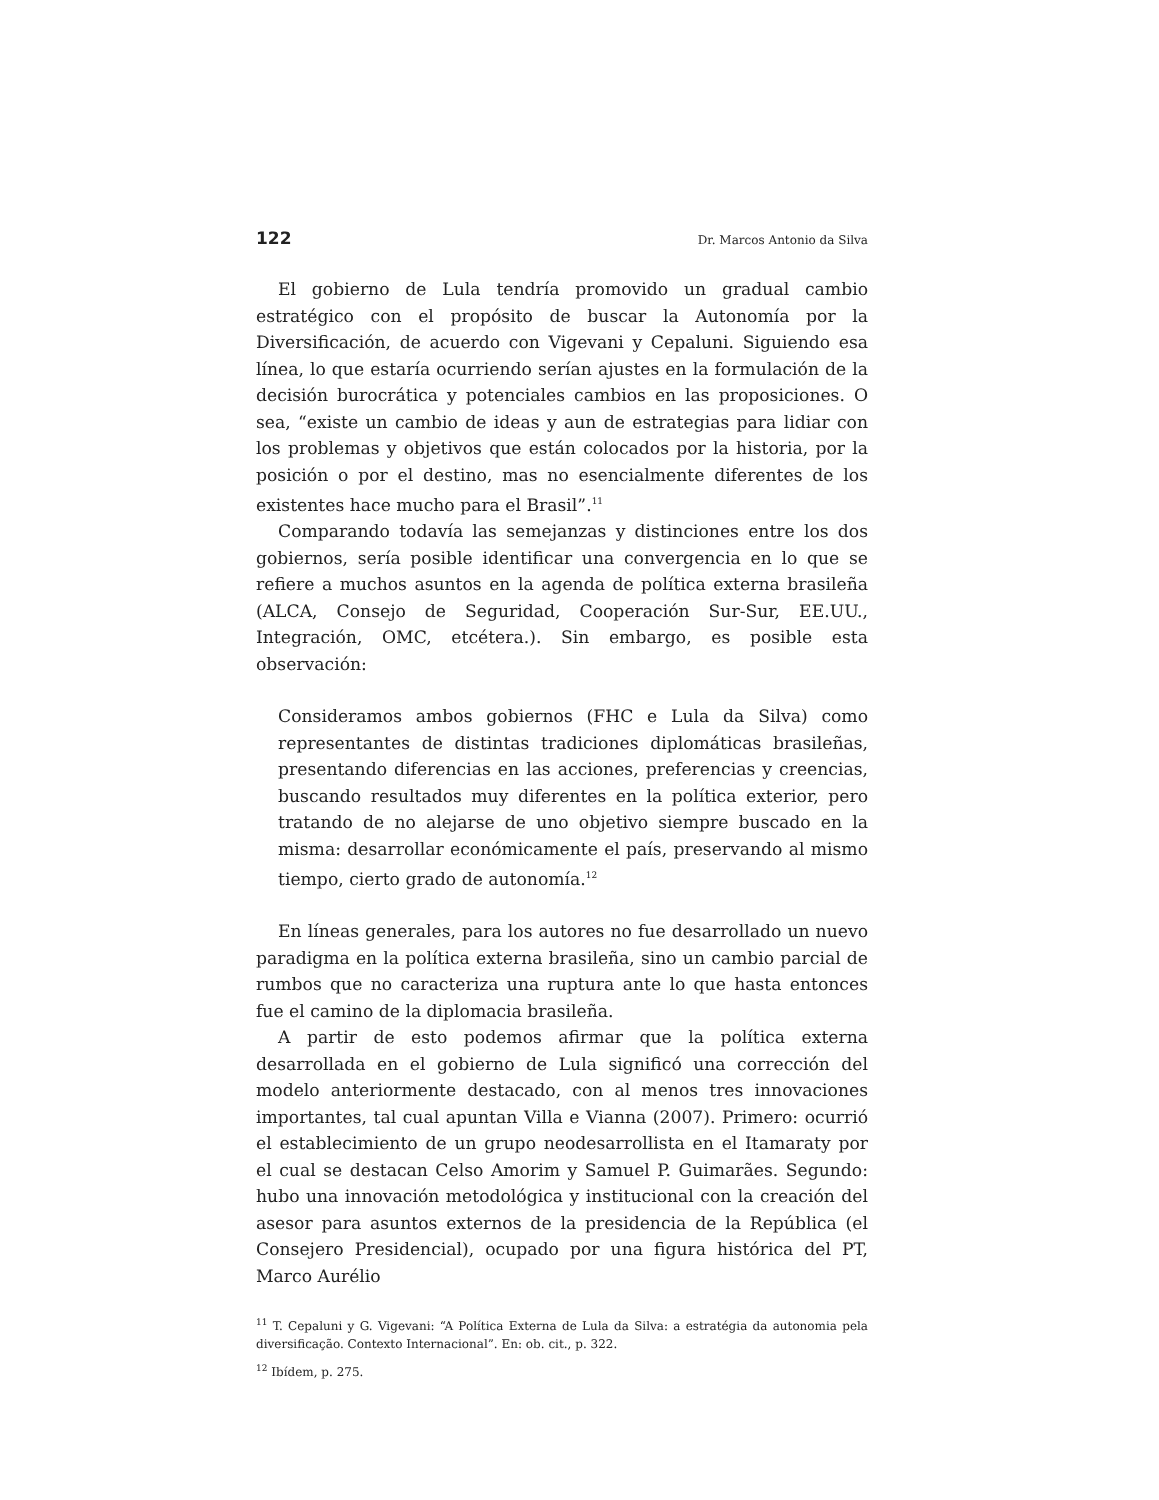122 Dr. Marcos Antonio da Silva
El gobierno de Lula tendría promovido un gradual cambio estratégico con el propósito de buscar la Autonomía por la Diversificación, de acuerdo con Vigevani y Cepaluni. Siguiendo esa línea, lo que estaría ocurriendo serían ajustes en la formulación de la decisión burocrática y potenciales cambios en las proposiciones. O sea, “existe un cambio de ideas y aun de estrategias para lidiar con los problemas y objetivos que están colocados por la historia, por la posición o por el destino, mas no esencialmente diferentes de los existentes hace mucho para el Brasil”.<sup>11</sup>
Comparando todavía las semejanzas y distinciones entre los dos gobiernos, sería posible identificar una convergencia en lo que se refiere a muchos asuntos en la agenda de política externa brasileña (ALCA, Consejo de Seguridad, Cooperación Sur-Sur, EE.UU., Integración, OMC, etcétera.). Sin embargo, es posible esta observación:
Consideramos ambos gobiernos (FHC e Lula da Silva) como representantes de distintas tradiciones diplomáticas brasileñas, presentando diferencias en las acciones, preferencias y creencias, buscando resultados muy diferentes en la política exterior, pero tratando de no alejarse de uno objetivo siempre buscado en la misma: desarrollar económicamente el país, preservando al mismo tiempo, cierto grado de autonomía.<sup>12</sup>
En líneas generales, para los autores no fue desarrollado un nuevo paradigma en la política externa brasileña, sino un cambio parcial de rumbos que no caracteriza una ruptura ante lo que hasta entonces fue el camino de la diplomacia brasileña.
A partir de esto podemos afirmar que la política externa desarrollada en el gobierno de Lula significó una corrección del modelo anteriormente destacado, con al menos tres innovaciones importantes, tal cual apuntan Villa e Vianna (2007). Primero: ocurrió el establecimiento de un grupo neodesarrollista en el Itamaraty por el cual se destacan Celso Amorim y Samuel P. Guimarães. Segundo: hubo una innovación metodológica y institucional con la creación del asesor para asuntos externos de la presidencia de la República (el Consejero Presidencial), ocupado por una figura histórica del PT, Marco Aurélio
<sup>11</sup> T. Cepaluni y G. Vigevani: “A Política Externa de Lula da Silva: a estratégia da autonomia pela diversificação. Contexto Internacional”. En: ob. cit., p. 322.
<sup>12</sup> Ibídem, p. 275.